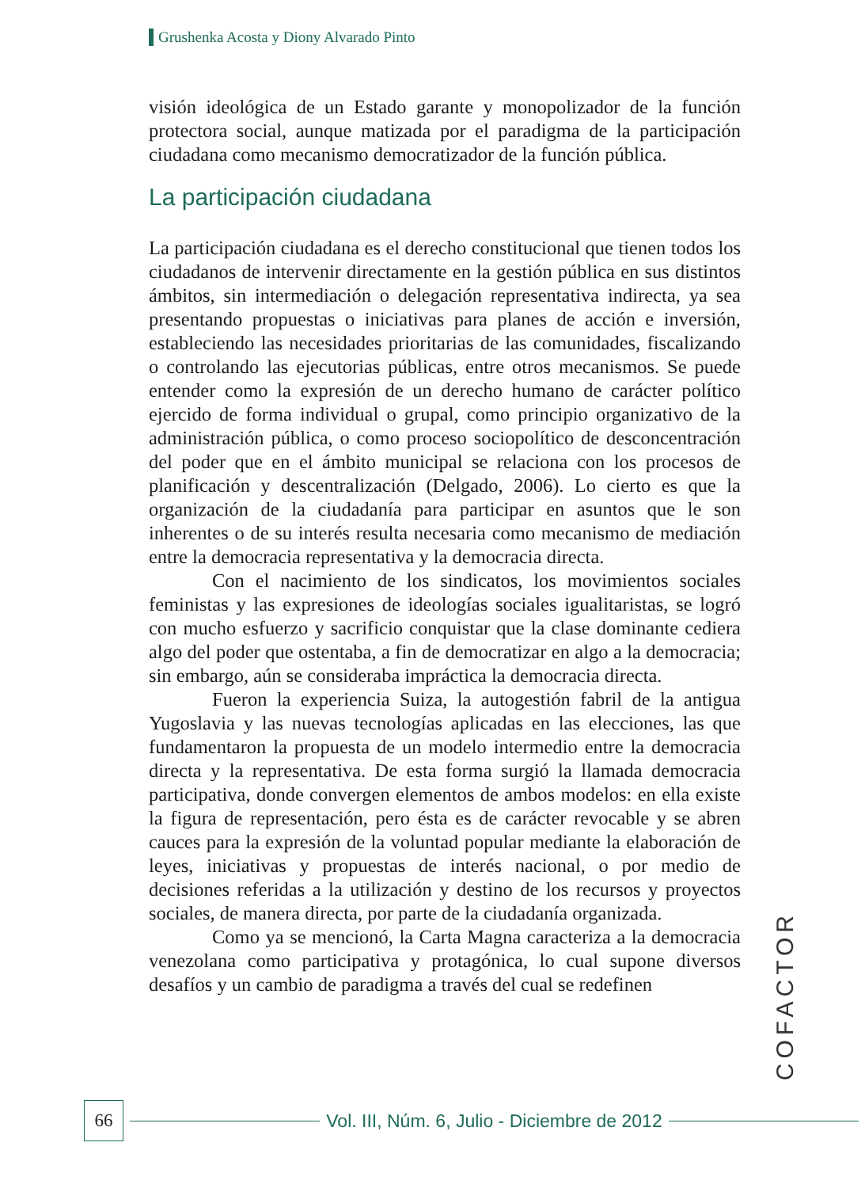Grushenka Acosta y Diony Alvarado Pinto
visión ideológica de un Estado garante y monopolizador de la función protectora social, aunque matizada por el paradigma de la participación ciudadana como mecanismo democratizador de la función pública.
La participación ciudadana
La participación ciudadana es el derecho constitucional que tienen todos los ciudadanos de intervenir directamente en la gestión pública en sus distintos ámbitos, sin intermediación o delegación representativa indirecta, ya sea presentando propuestas o iniciativas para planes de acción e inversión, estableciendo las necesidades prioritarias de las comunidades, fiscalizando o controlando las ejecutorias públicas, entre otros mecanismos. Se puede entender como la expresión de un derecho humano de carácter político ejercido de forma individual o grupal, como principio organizativo de la administración pública, o como proceso sociopolítico de desconcentración del poder que en el ámbito municipal se relaciona con los procesos de planificación y descentralización (Delgado, 2006). Lo cierto es que la organización de la ciudadanía para participar en asuntos que le son inherentes o de su interés resulta necesaria como mecanismo de mediación entre la democracia representativa y la democracia directa.
Con el nacimiento de los sindicatos, los movimientos sociales feministas y las expresiones de ideologías sociales igualitaristas, se logró con mucho esfuerzo y sacrificio conquistar que la clase dominante cediera algo del poder que ostentaba, a fin de democratizar en algo a la democracia; sin embargo, aún se consideraba impráctica la democracia directa.
Fueron la experiencia Suiza, la autogestión fabril de la antigua Yugoslavia y las nuevas tecnologías aplicadas en las elecciones, las que fundamentaron la propuesta de un modelo intermedio entre la democracia directa y la representativa. De esta forma surgió la llamada democracia participativa, donde convergen elementos de ambos modelos: en ella existe la figura de representación, pero ésta es de carácter revocable y se abren cauces para la expresión de la voluntad popular mediante la elaboración de leyes, iniciativas y propuestas de interés nacional, o por medio de decisiones referidas a la utilización y destino de los recursos y proyectos sociales, de manera directa, por parte de la ciudadanía organizada.
Como ya se mencionó, la Carta Magna caracteriza a la democracia venezolana como participativa y protagónica, lo cual supone diversos desafíos y un cambio de paradigma a través del cual se redefinen
COFACTOR
66
Vol. III, Núm. 6, Julio - Diciembre de 2012